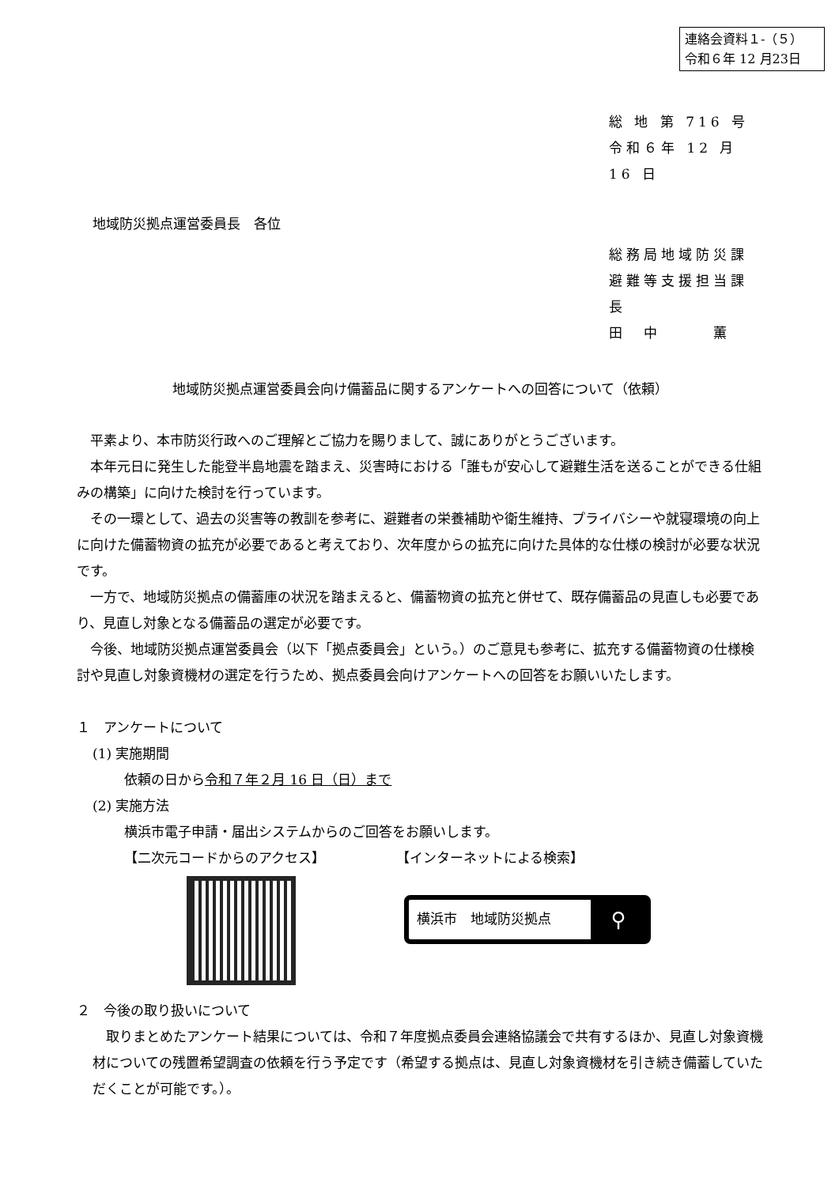連絡会資料１-（５）
令和６年 12 月23日
総 地 第 716 号
令和６年 12 月 16 日
地域防災拠点運営委員長　各位
総務局地域防災課
避難等支援担当課長
田　中　　　薫
地域防災拠点運営委員会向け備蓄品に関するアンケートへの回答について（依頼）
平素より、本市防災行政へのご理解とご協力を賜りまして、誠にありがとうございます。
本年元日に発生した能登半島地震を踏まえ、災害時における「誰もが安心して避難生活を送ることができる仕組みの構築」に向けた検討を行っています。
その一環として、過去の災害等の教訓を参考に、避難者の栄養補助や衛生維持、プライバシーや就寝環境の向上に向けた備蓄物資の拡充が必要であると考えており、次年度からの拡充に向けた具体的な仕様の検討が必要な状況です。
一方で、地域防災拠点の備蓄庫の状況を踏まえると、備蓄物資の拡充と併せて、既存備蓄品の見直しも必要であり、見直し対象となる備蓄品の選定が必要です。
今後、地域防災拠点運営委員会（以下「拠点委員会」という。）のご意見も参考に、拡充する備蓄物資の仕様検討や見直し対象資機材の選定を行うため、拠点委員会向けアンケートへの回答をお願いいたします。
１　アンケートについて
(1) 実施期間
依頼の日から令和７年２月 16 日（日）まで
(2) 実施方法
横浜市電子申請・届出システムからのご回答をお願いします。
【二次元コードからのアクセス】 【インターネットによる検索】
横浜市　地域防災拠点 ⚲
２　今後の取り扱いについて
取りまとめたアンケート結果については、令和７年度拠点委員会連絡協議会で共有するほか、見直し対象資機材についての残置希望調査の依頼を行う予定です（希望する拠点は、見直し対象資機材を引き続き備蓄していただくことが可能です。）。